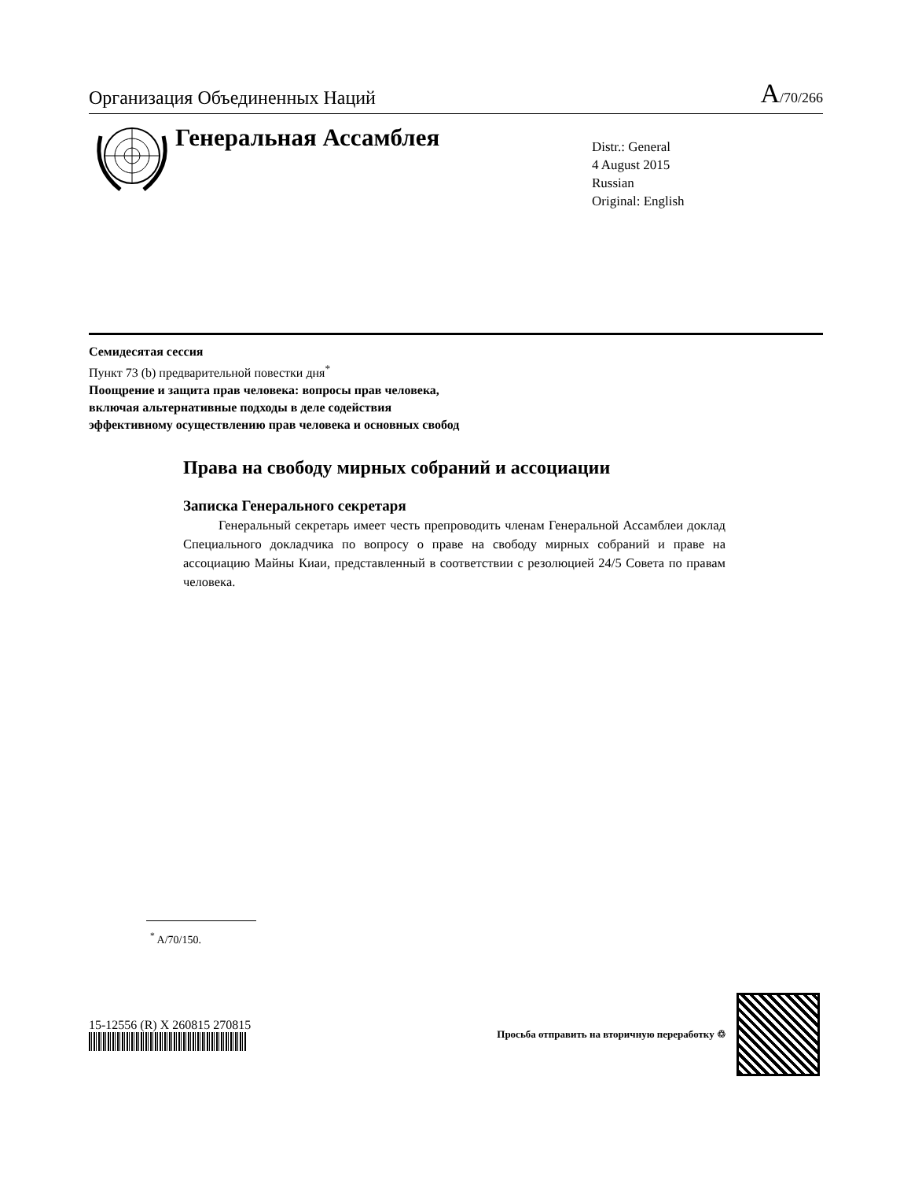Организация Объединенных Наций A/70/266
Генеральная Ассамблея
Distr.: General
4 August 2015
Russian
Original: English
Семидесятая сессия
Пункт 73 (b) предварительной повестки дня<sup>*</sup>
Поощрение и защита прав человека: вопросы прав человека,
включая альтернативные подходы в деле содействия
эффективному осуществлению прав человека и основных свобод
Права на свободу мирных собраний и ассоциации
Записка Генерального секретаря
Генеральный секретарь имеет честь препроводить членам Генеральной Ассамблеи доклад Специального докладчика по вопросу о праве на свободу мирных собраний и праве на ассоциацию Майны Киаи, представленный в соответствии с резолюцией 24/5 Совета по правам человека.
<sup>*</sup> A/70/150.
15-12556 (R) X 260815 270815
Просьба отправить на вторичную переработку ♲